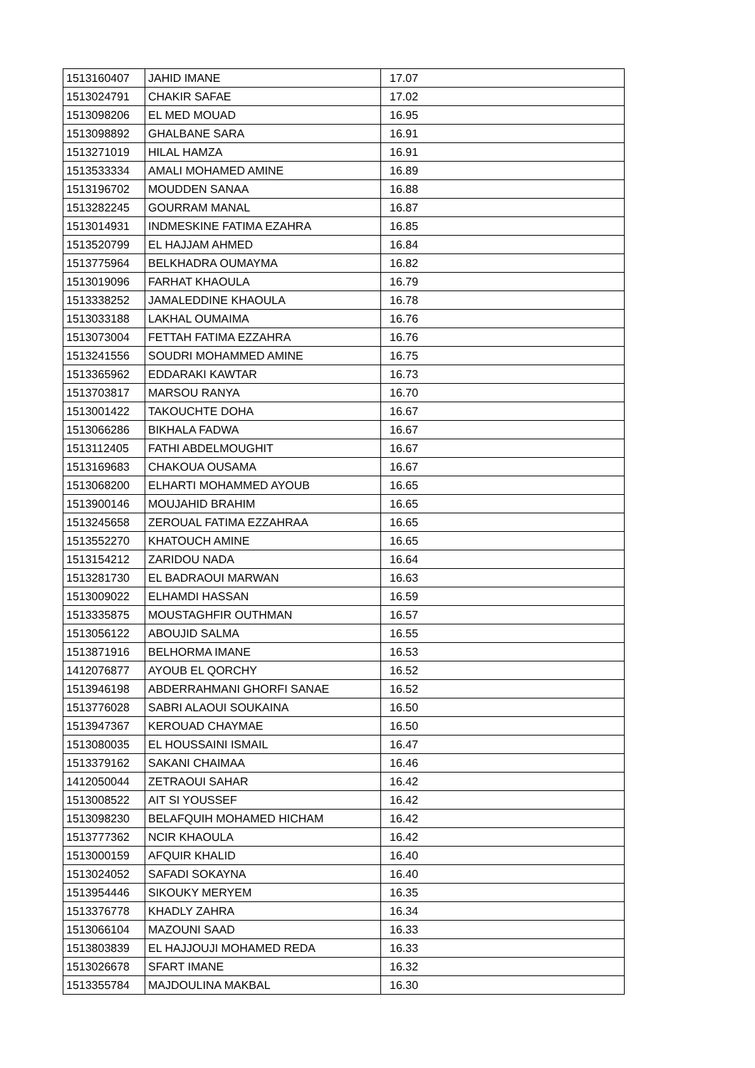| 1513160407 | JAHID IMANE | 17.07 |
| 1513024791 | CHAKIR SAFAE | 17.02 |
| 1513098206 | EL MED MOUAD | 16.95 |
| 1513098892 | GHALBANE SARA | 16.91 |
| 1513271019 | HILAL HAMZA | 16.91 |
| 1513533334 | AMALI MOHAMED AMINE | 16.89 |
| 1513196702 | MOUDDEN SANAA | 16.88 |
| 1513282245 | GOURRAM MANAL | 16.87 |
| 1513014931 | INDMESKINE FATIMA EZAHRA | 16.85 |
| 1513520799 | EL HAJJAM AHMED | 16.84 |
| 1513775964 | BELKHADRA OUMAYMA | 16.82 |
| 1513019096 | FARHAT KHAOULA | 16.79 |
| 1513338252 | JAMALEDDINE KHAOULA | 16.78 |
| 1513033188 | LAKHAL OUMAIMA | 16.76 |
| 1513073004 | FETTAH FATIMA EZZAHRA | 16.76 |
| 1513241556 | SOUDRI MOHAMMED AMINE | 16.75 |
| 1513365962 | EDDARAKI KAWTAR | 16.73 |
| 1513703817 | MARSOU RANYA | 16.70 |
| 1513001422 | TAKOUCHTE DOHA | 16.67 |
| 1513066286 | BIKHALA FADWA | 16.67 |
| 1513112405 | FATHI ABDELMOUGHIT | 16.67 |
| 1513169683 | CHAKOUA OUSAMA | 16.67 |
| 1513068200 | ELHARTI MOHAMMED AYOUB | 16.65 |
| 1513900146 | MOUJAHID BRAHIM | 16.65 |
| 1513245658 | ZEROUAL FATIMA EZZAHRAA | 16.65 |
| 1513552270 | KHATOUCH AMINE | 16.65 |
| 1513154212 | ZARIDOU NADA | 16.64 |
| 1513281730 | EL BADRAOUI MARWAN | 16.63 |
| 1513009022 | ELHAMDI HASSAN | 16.59 |
| 1513335875 | MOUSTAGHFIR OUTHMAN | 16.57 |
| 1513056122 | ABOUJID SALMA | 16.55 |
| 1513871916 | BELHORMA IMANE | 16.53 |
| 1412076877 | AYOUB EL QORCHY | 16.52 |
| 1513946198 | ABDERRAHMANI GHORFI SANAE | 16.52 |
| 1513776028 | SABRI ALAOUI SOUKAINA | 16.50 |
| 1513947367 | KEROUAD CHAYMAE | 16.50 |
| 1513080035 | EL HOUSSAINI ISMAIL | 16.47 |
| 1513379162 | SAKANI CHAIMAA | 16.46 |
| 1412050044 | ZETRAOUI SAHAR | 16.42 |
| 1513008522 | AIT SI YOUSSEF | 16.42 |
| 1513098230 | BELAFQUIH MOHAMED HICHAM | 16.42 |
| 1513777362 | NCIR KHAOULA | 16.42 |
| 1513000159 | AFQUIR KHALID | 16.40 |
| 1513024052 | SAFADI SOKAYNA | 16.40 |
| 1513954446 | SIKOUKY MERYEM | 16.35 |
| 1513376778 | KHADLY ZAHRA | 16.34 |
| 1513066104 | MAZOUNI SAAD | 16.33 |
| 1513803839 | EL HAJJOUJI MOHAMED REDA | 16.33 |
| 1513026678 | SFART IMANE | 16.32 |
| 1513355784 | MAJDOULINA MAKBAL | 16.30 |